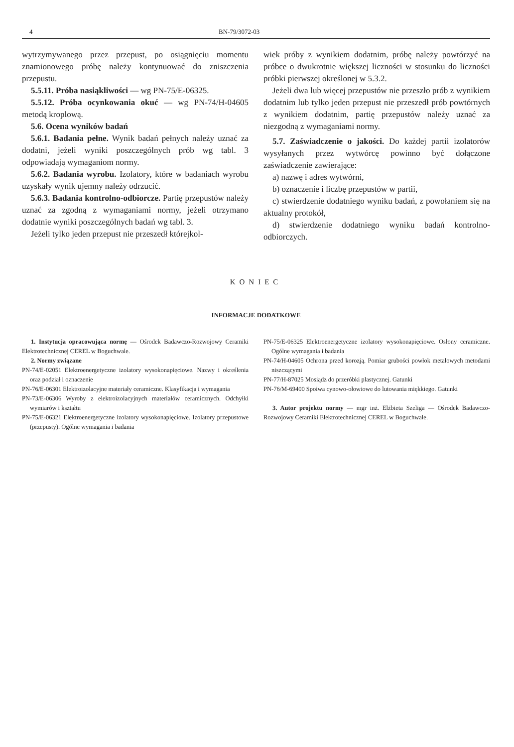4 BN-79/3072-03
wytrzymywanego przez przepust, po osiągnięciu momentu znamionowego próbę należy kontynuować do zniszczenia przepustu.
5.5.11. Próba nasiąkliwości — wg PN-75/E-06325.
5.5.12. Próba ocynkowania okuć — wg PN-74/H-04605 metodą kroplową.
5.6. Ocena wyników badań
5.6.1. Badania pełne. Wynik badań pełnych należy uznać za dodatni, jeżeli wyniki poszczególnych prób wg tabl. 3 odpowiadają wymaganiom normy.
5.6.2. Badania wyrobu. Izolatory, które w badaniach wyrobu uzyskały wynik ujemny należy odrzucić.
5.6.3. Badania kontrolno-odbiorcze. Partię przepustów należy uznać za zgodną z wymaganiami normy, jeżeli otrzymano dodatnie wyniki poszczególnych badań wg tabl. 3.
Jeżeli tylko jeden przepust nie przeszedł którejkol-
wiek próby z wynikiem dodatnim, próbę należy powtórzyć na próbce o dwukrotnie większej liczności w stosunku do liczności próbki pierwszej określonej w 5.3.2.
Jeżeli dwa lub więcej przepustów nie przeszło prób z wynikiem dodatnim lub tylko jeden przepust nie przeszedł prób powtórnych z wynikiem dodatnim, partię przepustów należy uznać za niezgodną z wymaganiami normy.
5.7. Zaświadczenie o jakości. Do każdej partii izolatorów wysyłanych przez wytwórcę powinno być dołączone zaświadczenie zawierające:
a) nazwę i adres wytwórni,
b) oznaczenie i liczbę przepustów w partii,
c) stwierdzenie dodatniego wyniku badań, z powołaniem się na aktualny protokół,
d) stwierdzenie dodatniego wyniku badań kontrolno-odbiorczych.
KONIEC
INFORMACJE DODATKOWE
1. Instytucja opracowująca normę — Ośrodek Badawczo-Rozwojowy Ceramiki Elektrotechnicznej CEREL w Boguchwale.
2. Normy związane
PN-74/E-02051 Elektroenergetyczne izolatory wysokonapięciowe. Nazwy i określenia oraz podział i oznaczenie
PN-76/E-06301 Elektroizolacyjne materiały ceramiczne. Klasyfikacja i wymagania
PN-73/E-06306 Wyroby z elektroizolacyjnych materiałów ceramicznych. Odchyłki wymiarów i kształtu
PN-75/E-06321 Elektroenergetyczne izolatory wysokonapięciowe. Izolatory przepustowe (przepusty). Ogólne wymagania i badania
PN-75/E-06325 Elektroenergetyczne izolatory wysokonapięciowe. Osłony ceramiczne. Ogólne wymagania i badania
PN-74/H-04605 Ochrona przed korozją. Pomiar grubości powłok metalowych metodami niszczącymi
PN-77/H-87025 Mosiądz do przeróbki plastycznej. Gatunki
PN-76/M-69400 Spoiwa cynowo-ołowiowe do lutowania miękkiego. Gatunki
3. Autor projektu normy — mgr inż. Elżbieta Szeliga — Ośrodek Badawczo-Rozwojowy Ceramiki Elektrotechnicznej CEREL w Boguchwale.